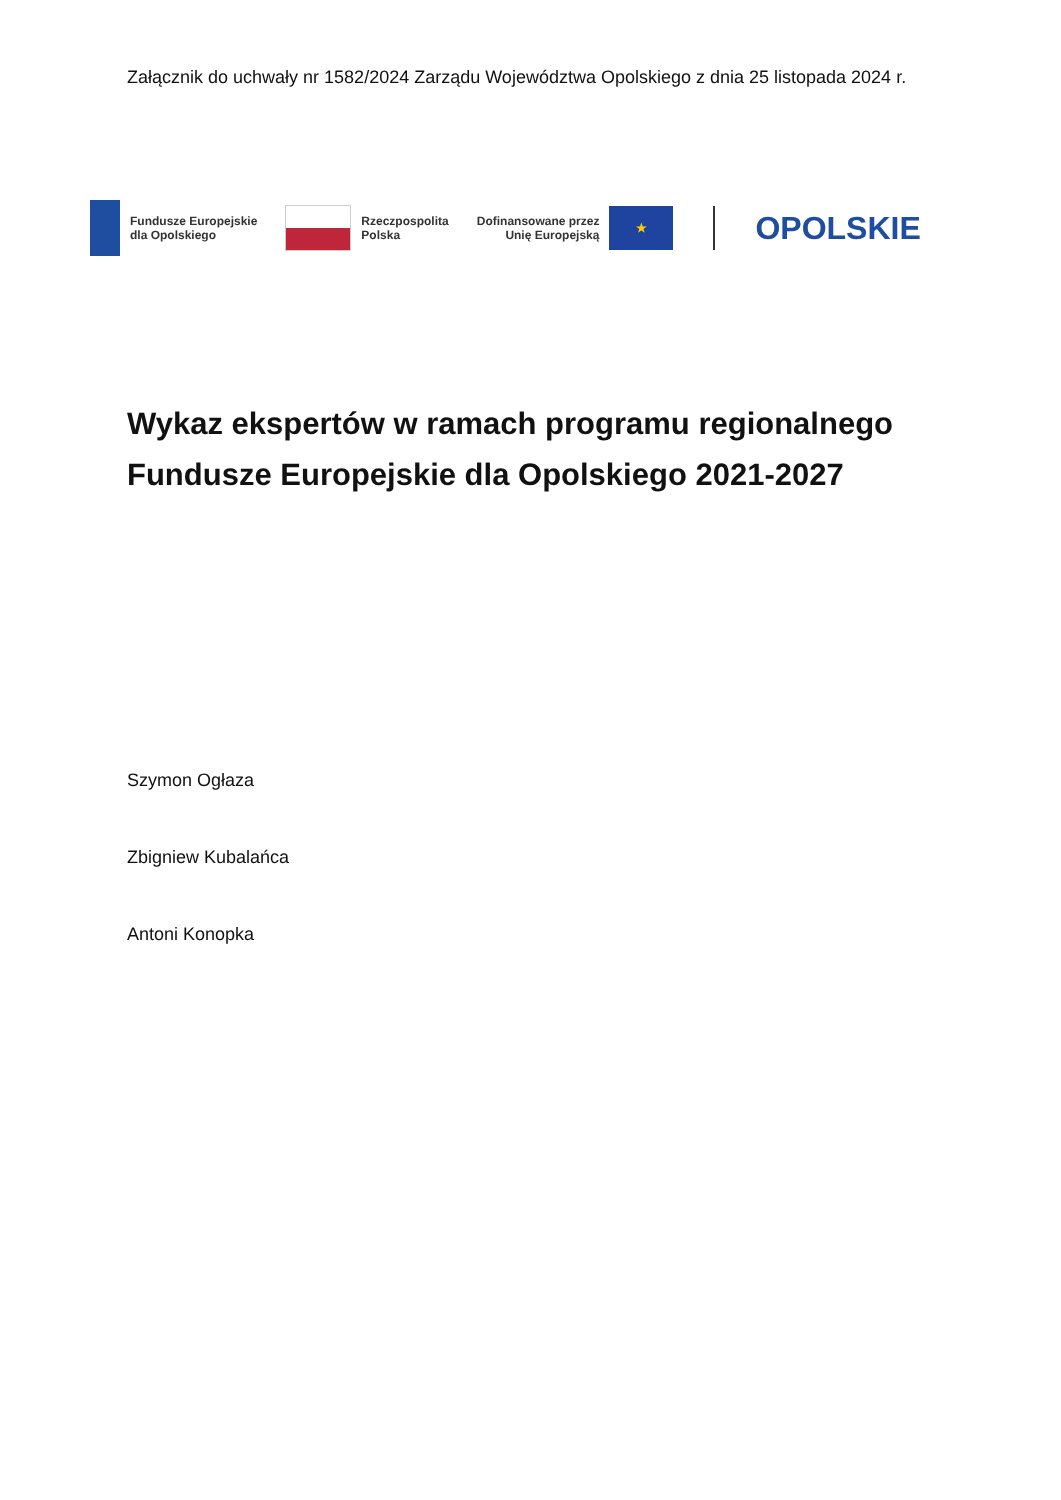Załącznik do uchwały nr 1582/2024 Zarządu Województwa Opolskiego z dnia 25 listopada 2024 r.
Fundusze Europejskie
dla Opolskiego
Rzeczpospolita
Polska
Dofinansowane przez
Unię Europejską
★
OPOLSKIE
Wykaz ekspertów w ramach programu regionalnego Fundusze Europejskie dla Opolskiego 2021-2027
Szymon Ogłaza
Zbigniew Kubalańca
Antoni Konopka